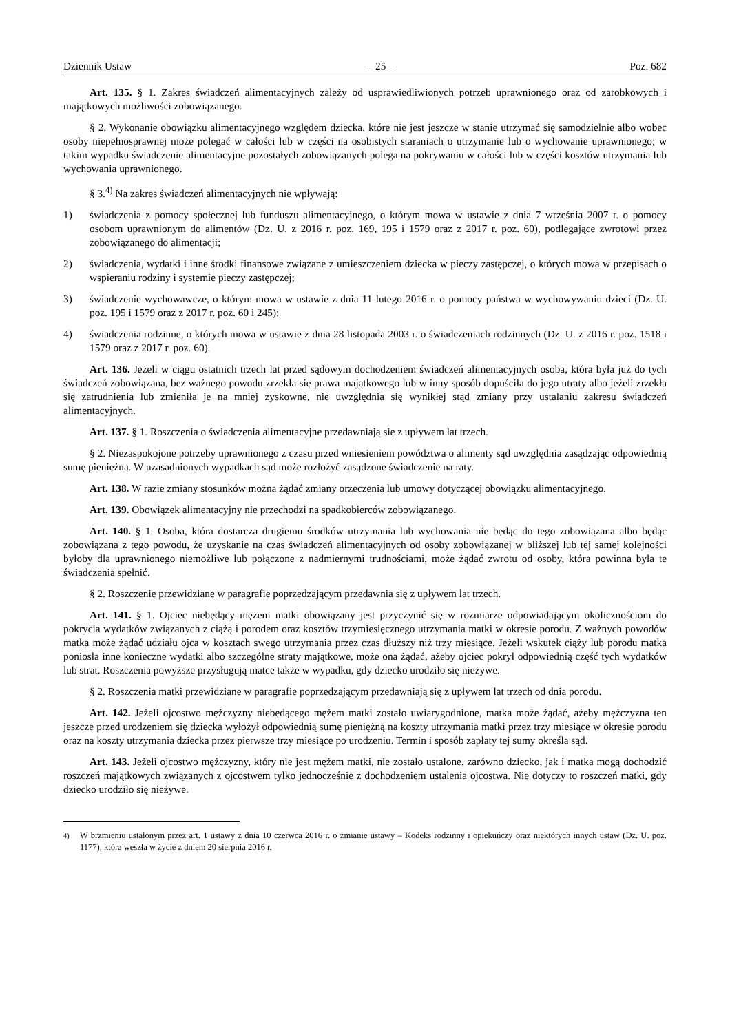Dziennik Ustaw – 25 – Poz. 682
Art. 135. § 1. Zakres świadczeń alimentacyjnych zależy od usprawiedliwionych potrzeb uprawnionego oraz od zarobkowych i majątkowych możliwości zobowiązanego.
§ 2. Wykonanie obowiązku alimentacyjnego względem dziecka, które nie jest jeszcze w stanie utrzymać się samodzielnie albo wobec osoby niepełnosprawnej może polegać w całości lub w części na osobistych staraniach o utrzymanie lub o wychowanie uprawnionego; w takim wypadku świadczenie alimentacyjne pozostałych zobowiązanych polega na pokrywaniu w całości lub w części kosztów utrzymania lub wychowania uprawnionego.
§ 3.<sup>4)</sup> Na zakres świadczeń alimentacyjnych nie wpływają:
1) świadczenia z pomocy społecznej lub funduszu alimentacyjnego, o którym mowa w ustawie z dnia 7 września 2007 r. o pomocy osobom uprawnionym do alimentów (Dz. U. z 2016 r. poz. 169, 195 i 1579 oraz z 2017 r. poz. 60), podlegające zwrotowi przez zobowiązanego do alimentacji;
2) świadczenia, wydatki i inne środki finansowe związane z umieszczeniem dziecka w pieczy zastępczej, o których mowa w przepisach o wspieraniu rodziny i systemie pieczy zastępczej;
3) świadczenie wychowawcze, o którym mowa w ustawie z dnia 11 lutego 2016 r. o pomocy państwa w wychowywaniu dzieci (Dz. U. poz. 195 i 1579 oraz z 2017 r. poz. 60 i 245);
4) świadczenia rodzinne, o których mowa w ustawie z dnia 28 listopada 2003 r. o świadczeniach rodzinnych (Dz. U. z 2016 r. poz. 1518 i 1579 oraz z 2017 r. poz. 60).
Art. 136. Jeżeli w ciągu ostatnich trzech lat przed sądowym dochodzeniem świadczeń alimentacyjnych osoba, która była już do tych świadczeń zobowiązana, bez ważnego powodu zrzekła się prawa majątkowego lub w inny sposób dopuściła do jego utraty albo jeżeli zrzekła się zatrudnienia lub zmieniła je na mniej zyskowne, nie uwzględnia się wynikłej stąd zmiany przy ustalaniu zakresu świadczeń alimentacyjnych.
Art. 137. § 1. Roszczenia o świadczenia alimentacyjne przedawniają się z upływem lat trzech.
§ 2. Niezaspokojone potrzeby uprawnionego z czasu przed wniesieniem powództwa o alimenty sąd uwzględnia zasądzając odpowiednią sumę pieniężną. W uzasadnionych wypadkach sąd może rozłożyć zasądzone świadczenie na raty.
Art. 138. W razie zmiany stosunków można żądać zmiany orzeczenia lub umowy dotyczącej obowiązku alimentacyjnego.
Art. 139. Obowiązek alimentacyjny nie przechodzi na spadkobierców zobowiązanego.
Art. 140. § 1. Osoba, która dostarcza drugiemu środków utrzymania lub wychowania nie będąc do tego zobowiązana albo będąc zobowiązana z tego powodu, że uzyskanie na czas świadczeń alimentacyjnych od osoby zobowiązanej w bliższej lub tej samej kolejności byłoby dla uprawnionego niemożliwe lub połączone z nadmiernymi trudnościami, może żądać zwrotu od osoby, która powinna była te świadczenia spełnić.
§ 2. Roszczenie przewidziane w paragrafie poprzedzającym przedawnia się z upływem lat trzech.
Art. 141. § 1. Ojciec niebędący mężem matki obowiązany jest przyczynić się w rozmiarze odpowiadającym okolicznościom do pokrycia wydatków związanych z ciążą i porodem oraz kosztów trzymiesięcznego utrzymania matki w okresie porodu. Z ważnych powodów matka może żądać udziału ojca w kosztach swego utrzymania przez czas dłuższy niż trzy miesiące. Jeżeli wskutek ciąży lub porodu matka poniosła inne konieczne wydatki albo szczególne straty majątkowe, może ona żądać, ażeby ojciec pokrył odpowiednią część tych wydatków lub strat. Roszczenia powyższe przysługują matce także w wypadku, gdy dziecko urodziło się nieżywe.
§ 2. Roszczenia matki przewidziane w paragrafie poprzedzającym przedawniają się z upływem lat trzech od dnia porodu.
Art. 142. Jeżeli ojcostwo mężczyzny niebędącego mężem matki zostało uwiarygodnione, matka może żądać, ażeby mężczyzna ten jeszcze przed urodzeniem się dziecka wyłożył odpowiednią sumę pieniężną na koszty utrzymania matki przez trzy miesiące w okresie porodu oraz na koszty utrzymania dziecka przez pierwsze trzy miesiące po urodzeniu. Termin i sposób zapłaty tej sumy określa sąd.
Art. 143. Jeżeli ojcostwo mężczyzny, który nie jest mężem matki, nie zostało ustalone, zarówno dziecko, jak i matka mogą dochodzić roszczeń majątkowych związanych z ojcostwem tylko jednocześnie z dochodzeniem ustalenia ojcostwa. Nie dotyczy to roszczeń matki, gdy dziecko urodziło się nieżywe.
<sup>4)</sup> W brzmieniu ustalonym przez art. 1 ustawy z dnia 10 czerwca 2016 r. o zmianie ustawy – Kodeks rodzinny i opiekuńczy oraz niektórych innych ustaw (Dz. U. poz. 1177), która weszła w życie z dniem 20 sierpnia 2016 r.